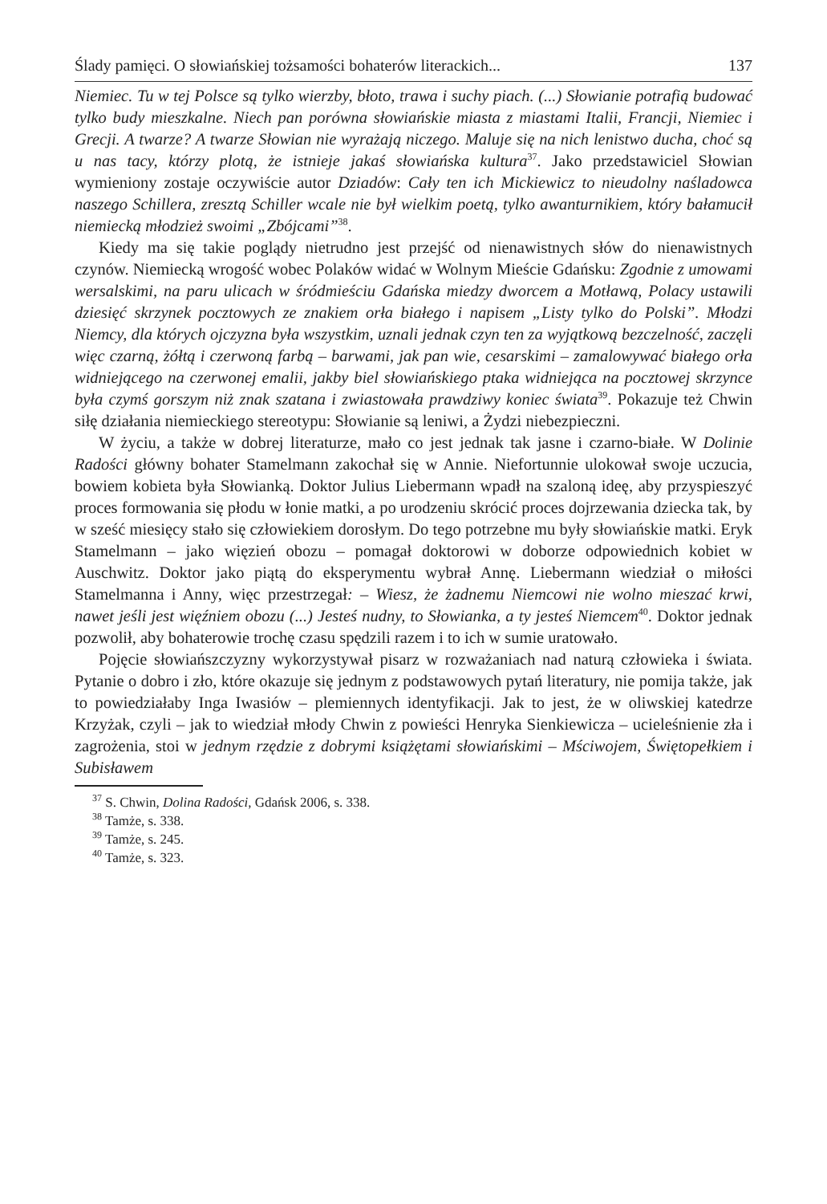Ślady pamięci. O słowiańskiej tożsamości bohaterów literackich... 137
Niemiec. Tu w tej Polsce są tylko wierzby, błoto, trawa i suchy piach. (...) Słowianie potrafią budować tylko budy mieszkalne. Niech pan porówna słowiańskie miasta z miastami Italii, Francji, Niemiec i Grecji. A twarze? A twarze Słowian nie wyrażają niczego. Maluje się na nich lenistwo ducha, choć są u nas tacy, którzy plotą, że istnieje jakaś słowiańska kultura<sup>37</sup>. Jako przedstawiciel Słowian wymieniony zostaje oczywiście autor Dziadów: Cały ten ich Mickiewicz to nieudolny naśladowca naszego Schillera, zresztą Schiller wcale nie był wielkim poetą, tylko awanturnikiem, który bałamucił niemiecką młodzież swoimi „Zbójcami”<sup>38</sup>.
Kiedy ma się takie poglądy nietrudno jest przejść od nienawistnych słów do nienawistnych czynów. Niemiecką wrogość wobec Polaków widać w Wolnym Mieście Gdańsku: Zgodnie z umowami wersalskimi, na paru ulicach w śródmieściu Gdańska miedzy dworcem a Motławą, Polacy ustawili dziesięć skrzynek pocztowych ze znakiem orła białego i napisem „Listy tylko do Polski”. Młodzi Niemcy, dla których ojczyzna była wszystkim, uznali jednak czyn ten za wyjątkową bezczelność, zaczęli więc czarną, żółtą i czerwoną farbą – barwami, jak pan wie, cesarskimi – zamalowywać białego orła widniejącego na czerwonej emalii, jakby biel słowiańskiego ptaka widniejąca na pocztowej skrzynce była czymś gorszym niż znak szatana i zwiastowała prawdziwy koniec świata<sup>39</sup>. Pokazuje też Chwin siłę działania niemieckiego stereotypu: Słowianie są leniwi, a Żydzi niebezpieczni.
W życiu, a także w dobrej literaturze, mało co jest jednak tak jasne i czarno-białe. W Dolinie Radości główny bohater Stamelmann zakochał się w Annie. Niefortunnie ulokował swoje uczucia, bowiem kobieta była Słowianką. Doktor Julius Liebermann wpadł na szaloną ideę, aby przyspieszyć proces formowania się płodu w łonie matki, a po urodzeniu skrócić proces dojrzewania dziecka tak, by w sześć miesięcy stało się człowiekiem dorosłym. Do tego potrzebne mu były słowiańskie matki. Eryk Stamelmann – jako więzień obozu – pomagał doktorowi w doborze odpowiednich kobiet w Auschwitz. Doktor jako piątą do eksperymentu wybrał Annę. Liebermann wiedział o miłości Stamelmanna i Anny, więc przestrzegał: – Wiesz, że żadnemu Niemcowi nie wolno mieszać krwi, nawet jeśli jest więźniem obozu (...) Jesteś nudny, to Słowianka, a ty jesteś Niemcem<sup>40</sup>. Doktor jednak pozwolił, aby bohaterowie trochę czasu spędzili razem i to ich w sumie uratowało.
Pojęcie słowiańszczyzny wykorzystywał pisarz w rozważaniach nad naturą człowieka i świata. Pytanie o dobro i zło, które okazuje się jednym z podstawowych pytań literatury, nie pomija także, jak to powiedziałaby Inga Iwasiów – plemiennych identyfikacji. Jak to jest, że w oliwskiej katedrze Krzyżak, czyli – jak to wiedział młody Chwin z powieści Henryka Sienkiewicza – ucieleśnienie zła i zagrożenia, stoi w jednym rzędzie z dobrymi książętami słowiańskimi – Mściwojem, Świętopełkiem i Subisławem
<sup>37</sup> S. Chwin, Dolina Radości, Gdańsk 2006, s. 338.
<sup>38</sup> Tamże, s. 338.
<sup>39</sup> Tamże, s. 245.
<sup>40</sup> Tamże, s. 323.